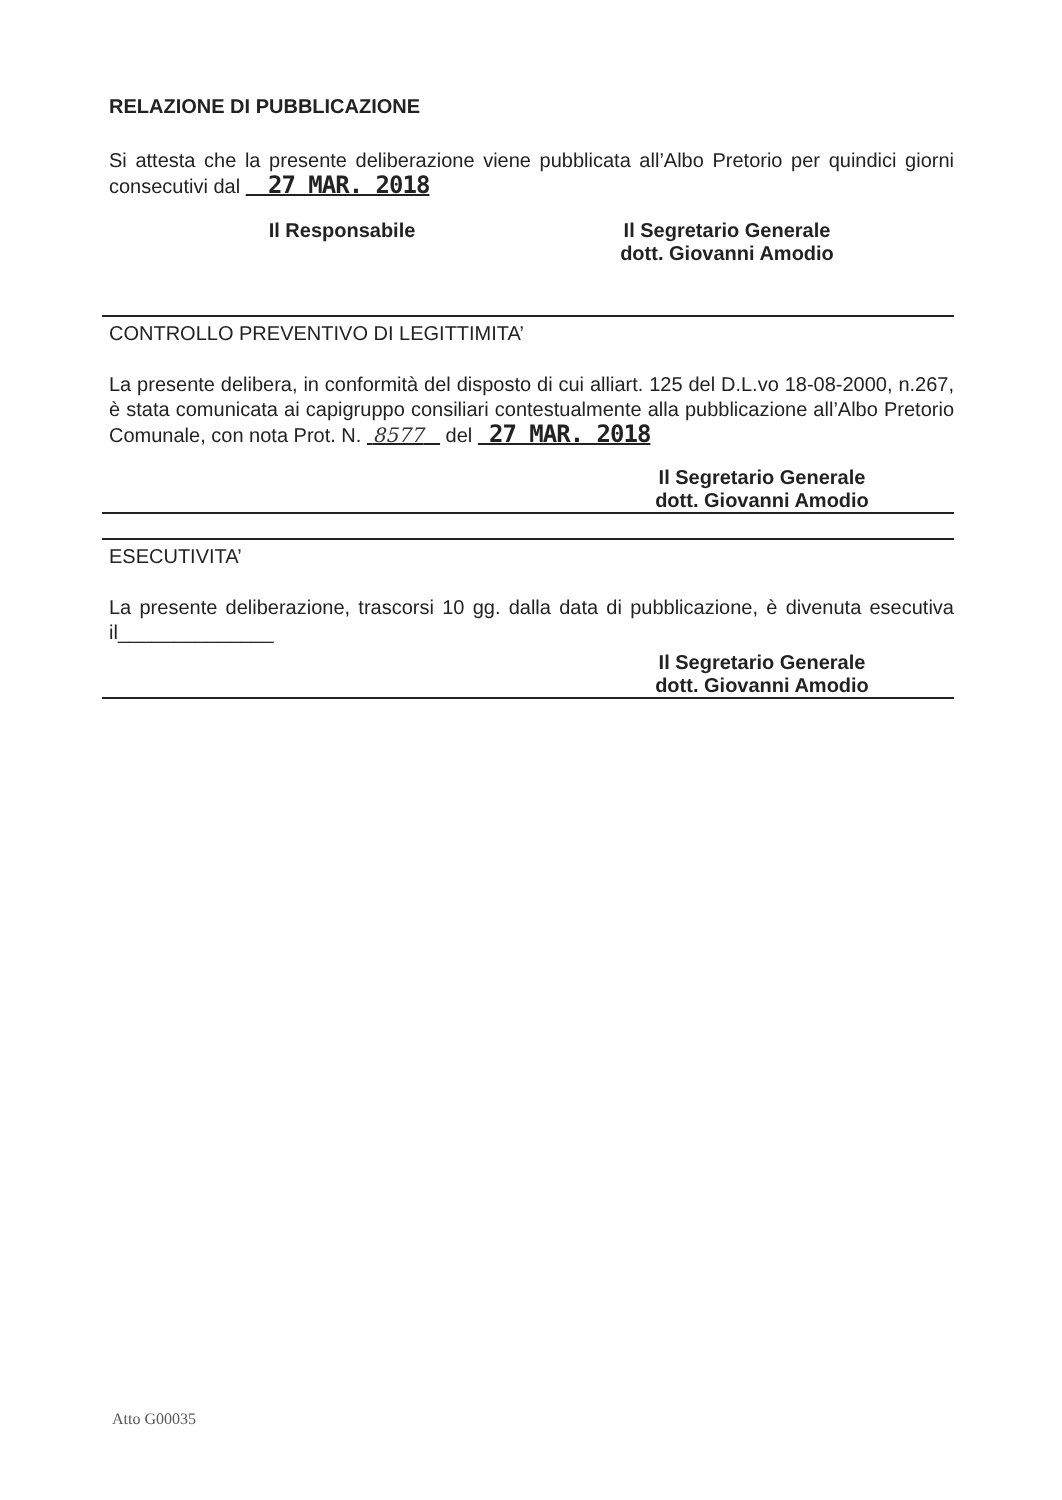RELAZIONE DI PUBBLICAZIONE
Si attesta che la presente deliberazione viene pubblicata all’Albo Pretorio per quindici giorni consecutivi dal 27 MAR. 2018
Il Responsabile Il Segretario Generale
dott. Giovanni Amodio
CONTROLLO PREVENTIVO DI LEGITTIMITA’
La presente delibera, in conformità del disposto di cui alliart. 125 del D.L.vo 18-08-2000, n.267, è stata comunicata ai capigruppo consiliari contestualmente alla pubblicazione all’Albo Pretorio Comunale, con nota Prot. N. 8577 del 27 MAR. 2018
Il Segretario Generale
dott. Giovanni Amodio
ESECUTIVITA’
La presente deliberazione, trascorsi 10 gg. dalla data di pubblicazione, è divenuta esecutiva il______________
Il Segretario Generale
dott. Giovanni Amodio
Atto G00035